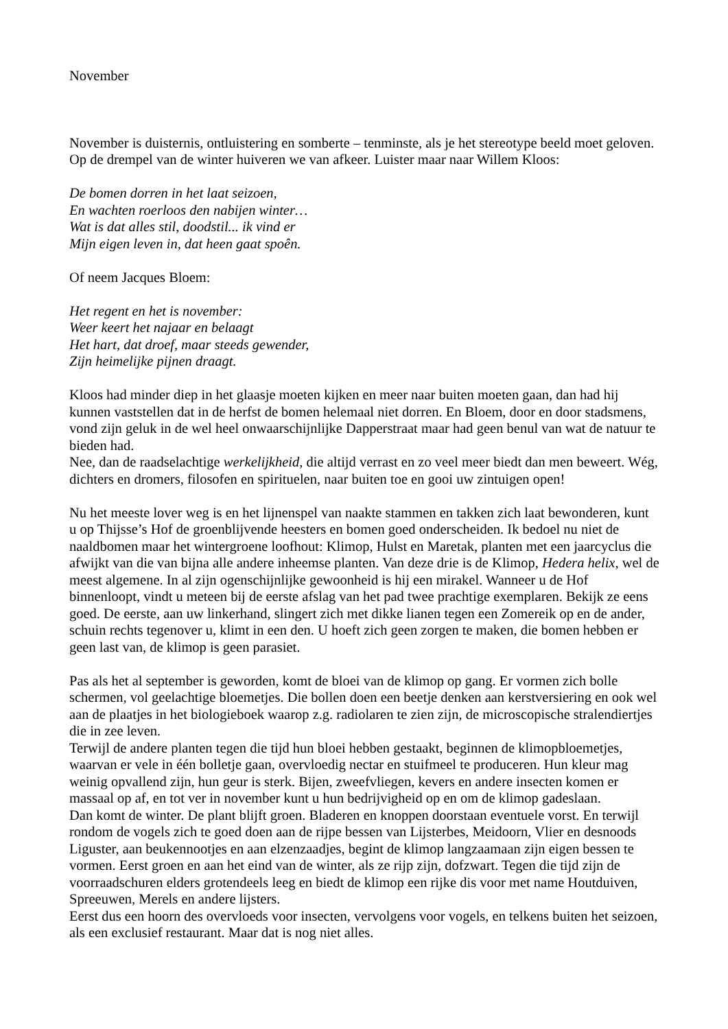November
November is duisternis, ontluistering en somberte – tenminste, als je het stereotype beeld moet geloven. Op de drempel van de winter huiveren we van afkeer. Luister maar naar Willem Kloos:
De bomen dorren in het laat seizoen,
En wachten roerloos den nabijen winter…
Wat is dat alles stil, doodstil... ik vind er
Mijn eigen leven in, dat heen gaat spoên.
Of neem Jacques Bloem:
Het regent en het is november:
Weer keert het najaar en belaagt
Het hart, dat droef, maar steeds gewender,
Zijn heimelijke pijnen draagt.
Kloos had minder diep in het glaasje moeten kijken en meer naar buiten moeten gaan, dan had hij kunnen vaststellen dat in de herfst de bomen helemaal niet dorren. En Bloem, door en door stadsmens, vond zijn geluk in de wel heel onwaarschijnlijke Dapperstraat maar had geen benul van wat de natuur te bieden had.
Nee, dan de raadselachtige werkelijkheid, die altijd verrast en zo veel meer biedt dan men beweert. Wég, dichters en dromers, filosofen en spirituelen, naar buiten toe en gooi uw zintuigen open!
Nu het meeste lover weg is en het lijnenspel van naakte stammen en takken zich laat bewonderen, kunt u op Thijsse’s Hof de groenblijvende heesters en bomen goed onderscheiden. Ik bedoel nu niet de naaldbomen maar het wintergroene loofhout: Klimop, Hulst en Maretak, planten met een jaarcyclus die afwijkt van die van bijna alle andere inheemse planten. Van deze drie is de Klimop, Hedera helix, wel de meest algemene. In al zijn ogenschijnlijke gewoonheid is hij een mirakel. Wanneer u de Hof binnenloopt, vindt u meteen bij de eerste afslag van het pad twee prachtige exemplaren. Bekijk ze eens goed. De eerste, aan uw linkerhand, slingert zich met dikke lianen tegen een Zomereik op en de ander, schuin rechts tegenover u, klimt in een den. U hoeft zich geen zorgen te maken, die bomen hebben er geen last van, de klimop is geen parasiet.
Pas als het al september is geworden, komt de bloei van de klimop op gang. Er vormen zich bolle schermen, vol geelachtige bloemetjes. Die bollen doen een beetje denken aan kerstversiering en ook wel aan de plaatjes in het biologieboek waarop z.g. radiolaren te zien zijn, de microscopische stralendiertjes die in zee leven.
Terwijl de andere planten tegen die tijd hun bloei hebben gestaakt, beginnen de klimopbloemetjes, waarvan er vele in één bolletje gaan, overvloedig nectar en stuifmeel te produceren. Hun kleur mag weinig opvallend zijn, hun geur is sterk. Bijen, zweefvliegen, kevers en andere insecten komen er massaal op af, en tot ver in november kunt u hun bedrijvigheid op en om de klimop gadeslaan.
Dan komt de winter. De plant blijft groen. Bladeren en knoppen doorstaan eventuele vorst. En terwijl rondom de vogels zich te goed doen aan de rijpe bessen van Lijsterbes, Meidoorn, Vlier en desnoods Liguster, aan beukennootjes en aan elzenzaadjes, begint de klimop langzaamaan zijn eigen bessen te vormen. Eerst groen en aan het eind van de winter, als ze rijp zijn, dofzwart. Tegen die tijd zijn de voorraadschuren elders grotendeels leeg en biedt de klimop een rijke dis voor met name Houtduiven, Spreeuwen, Merels en andere lijsters.
Eerst dus een hoorn des overvloeds voor insecten, vervolgens voor vogels, en telkens buiten het seizoen, als een exclusief restaurant. Maar dat is nog niet alles.